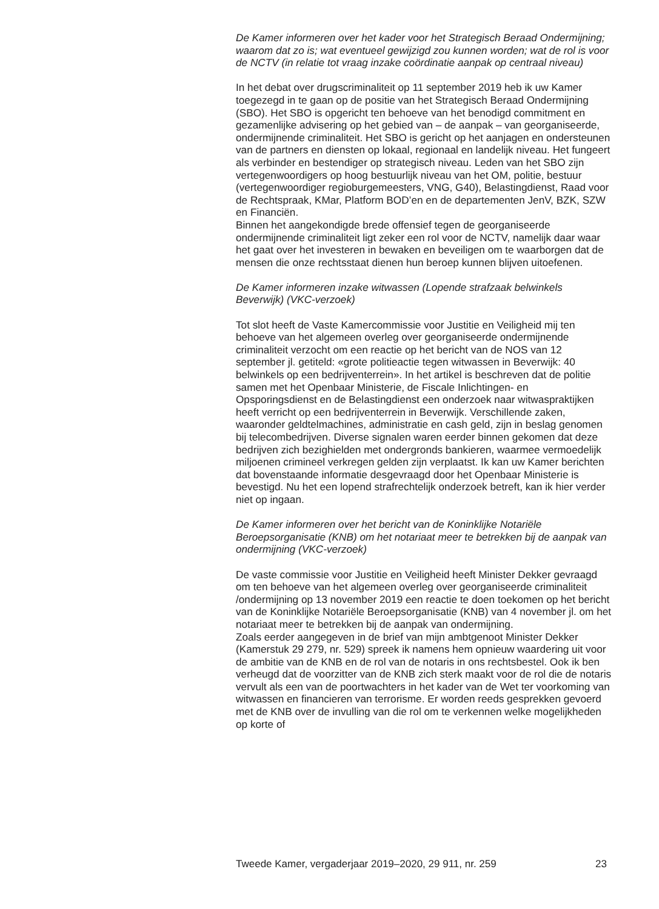De Kamer informeren over het kader voor het Strategisch Beraad Ondermijning; waarom dat zo is; wat eventueel gewijzigd zou kunnen worden; wat de rol is voor de NCTV (in relatie tot vraag inzake coördinatie aanpak op centraal niveau)
In het debat over drugscriminaliteit op 11 september 2019 heb ik uw Kamer toegezegd in te gaan op de positie van het Strategisch Beraad Ondermijning (SBO). Het SBO is opgericht ten behoeve van het benodigd commitment en gezamenlijke advisering op het gebied van – de aanpak – van georganiseerde, ondermijnende criminaliteit. Het SBO is gericht op het aanjagen en ondersteunen van de partners en diensten op lokaal, regionaal en landelijk niveau. Het fungeert als verbinder en bestendiger op strategisch niveau. Leden van het SBO zijn vertegenwoordigers op hoog bestuurlijk niveau van het OM, politie, bestuur (vertegenwoordiger regioburgemeesters, VNG, G40), Belastingdienst, Raad voor de Rechtspraak, KMar, Platform BOD’en en de departementen JenV, BZK, SZW en Financiën.
Binnen het aangekondigde brede offensief tegen de georganiseerde ondermijnende criminaliteit ligt zeker een rol voor de NCTV, namelijk daar waar het gaat over het investeren in bewaken en beveiligen om te waarborgen dat de mensen die onze rechtsstaat dienen hun beroep kunnen blijven uitoefenen.
De Kamer informeren inzake witwassen (Lopende strafzaak belwinkels Beverwijk) (VKC-verzoek)
Tot slot heeft de Vaste Kamercommissie voor Justitie en Veiligheid mij ten behoeve van het algemeen overleg over georganiseerde ondermijnende criminaliteit verzocht om een reactie op het bericht van de NOS van 12 september jl. getiteld: «grote politieactie tegen witwassen in Beverwijk: 40 belwinkels op een bedrijventerrein». In het artikel is beschreven dat de politie samen met het Openbaar Ministerie, de Fiscale Inlichtingen- en Opsporingsdienst en de Belastingdienst een onderzoek naar witwaspraktijken heeft verricht op een bedrijventerrein in Beverwijk. Verschillende zaken, waaronder geldtelmachines, administratie en cash geld, zijn in beslag genomen bij telecombedrijven. Diverse signalen waren eerder binnen gekomen dat deze bedrijven zich bezighielden met ondergronds bankieren, waarmee vermoedelijk miljoenen crimineel verkregen gelden zijn verplaatst. Ik kan uw Kamer berichten dat bovenstaande informatie desgevraagd door het Openbaar Ministerie is bevestigd. Nu het een lopend strafrechtelijk onderzoek betreft, kan ik hier verder niet op ingaan.
De Kamer informeren over het bericht van de Koninklijke Notariële Beroepsorganisatie (KNB) om het notariaat meer te betrekken bij de aanpak van ondermijning (VKC-verzoek)
De vaste commissie voor Justitie en Veiligheid heeft Minister Dekker gevraagd om ten behoeve van het algemeen overleg over georganiseerde criminaliteit /ondermijning op 13 november 2019 een reactie te doen toekomen op het bericht van de Koninklijke Notariële Beroepsorganisatie (KNB) van 4 november jl. om het notariaat meer te betrekken bij de aanpak van ondermijning.
Zoals eerder aangegeven in de brief van mijn ambtgenoot Minister Dekker (Kamerstuk 29 279, nr. 529) spreek ik namens hem opnieuw waardering uit voor de ambitie van de KNB en de rol van de notaris in ons rechtsbestel. Ook ik ben verheugd dat de voorzitter van de KNB zich sterk maakt voor de rol die de notaris vervult als een van de poortwachters in het kader van de Wet ter voorkoming van witwassen en financieren van terrorisme. Er worden reeds gesprekken gevoerd met de KNB over de invulling van die rol om te verkennen welke mogelijkheden op korte of
Tweede Kamer, vergaderjaar 2019–2020, 29 911, nr. 259 23